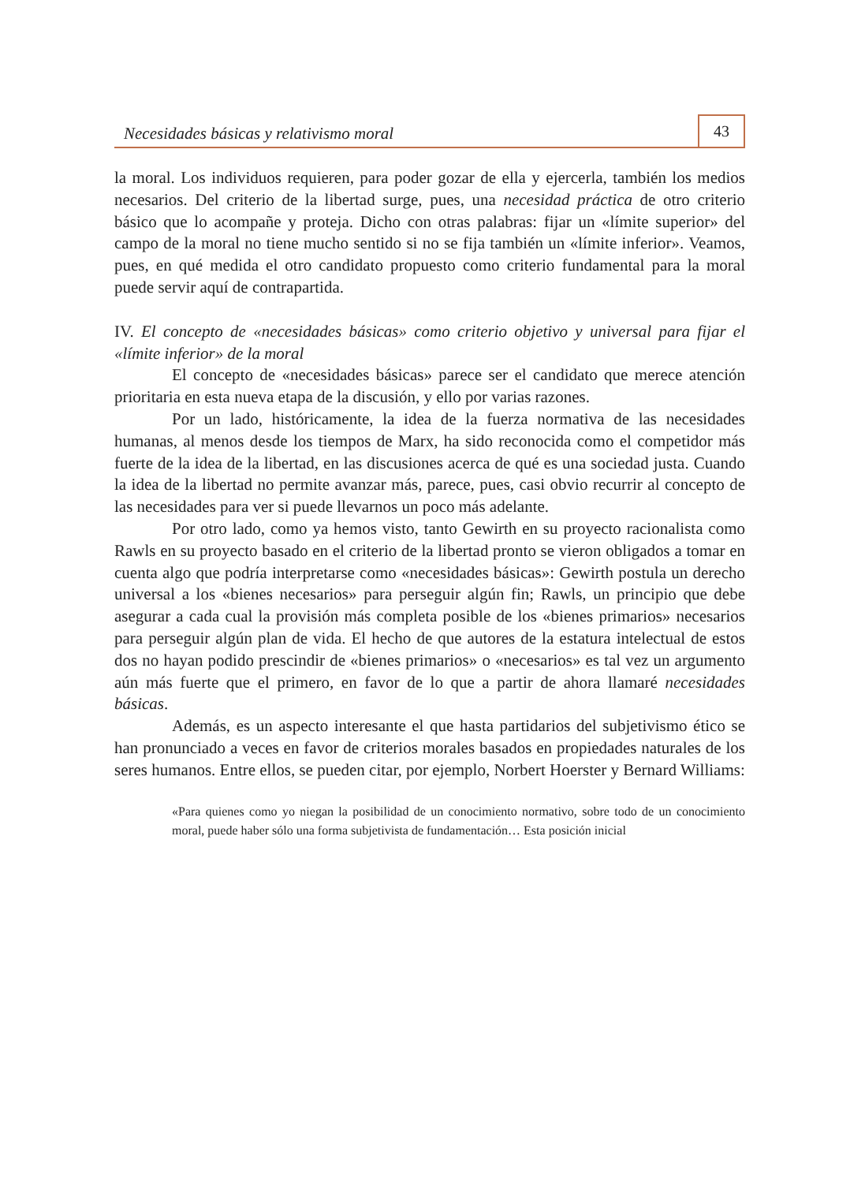Necesidades básicas y relativismo moral 43
la moral. Los individuos requieren, para poder gozar de ella y ejercerla, también los medios necesarios. Del criterio de la libertad surge, pues, una necesidad práctica de otro criterio básico que lo acompañe y proteja. Dicho con otras palabras: fijar un «límite superior» del campo de la moral no tiene mucho sentido si no se fija también un «límite inferior». Veamos, pues, en qué medida el otro candidato propuesto como criterio fundamental para la moral puede servir aquí de contrapartida.
IV. El concepto de «necesidades básicas» como criterio objetivo y universal para fijar el «límite inferior» de la moral
El concepto de «necesidades básicas» parece ser el candidato que merece atención prioritaria en esta nueva etapa de la discusión, y ello por varias razones.
Por un lado, históricamente, la idea de la fuerza normativa de las necesidades humanas, al menos desde los tiempos de Marx, ha sido reconocida como el competidor más fuerte de la idea de la libertad, en las discusiones acerca de qué es una sociedad justa. Cuando la idea de la libertad no permite avanzar más, parece, pues, casi obvio recurrir al concepto de las necesidades para ver si puede llevarnos un poco más adelante.
Por otro lado, como ya hemos visto, tanto Gewirth en su proyecto racionalista como Rawls en su proyecto basado en el criterio de la libertad pronto se vieron obligados a tomar en cuenta algo que podría interpretarse como «necesidades básicas»: Gewirth postula un derecho universal a los «bienes necesarios» para perseguir algún fin; Rawls, un principio que debe asegurar a cada cual la provisión más completa posible de los «bienes primarios» necesarios para perseguir algún plan de vida. El hecho de que autores de la estatura intelectual de estos dos no hayan podido prescindir de «bienes primarios» o «necesarios» es tal vez un argumento aún más fuerte que el primero, en favor de lo que a partir de ahora llamaré necesidades básicas.
Además, es un aspecto interesante el que hasta partidarios del subjetivismo ético se han pronunciado a veces en favor de criterios morales basados en propiedades naturales de los seres humanos. Entre ellos, se pueden citar, por ejemplo, Norbert Hoerster y Bernard Williams:
«Para quienes como yo niegan la posibilidad de un conocimiento normativo, sobre todo de un conocimiento moral, puede haber sólo una forma subjetivista de fundamentación… Esta posición inicial